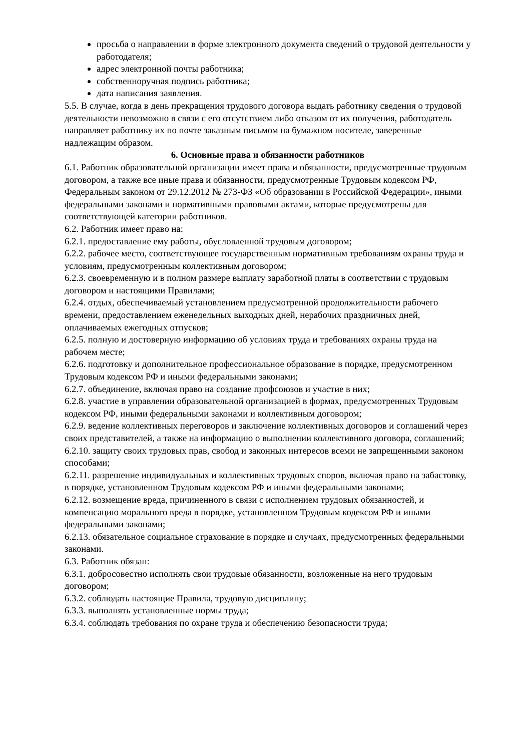просьба о направлении в форме электронного документа сведений о трудовой деятельности у работодателя;
адрес электронной почты работника;
собственноручная подпись работника;
дата написания заявления.
5.5. В случае, когда в день прекращения трудового договора выдать работнику сведения о трудовой деятельности невозможно в связи с его отсутствием либо отказом от их получения, работодатель направляет работнику их по почте заказным письмом на бумажном носителе, заверенные надлежащим образом.
6. Основные права и обязанности работников
6.1. Работник образовательной организации имеет права и обязанности, предусмотренные трудовым договором, а также все иные права и обязанности, предусмотренные Трудовым кодексом РФ, Федеральным законом от 29.12.2012 № 273-ФЗ «Об образовании в Российской Федерации», иными федеральными законами и нормативными правовыми актами, которые предусмотрены для соответствующей категории работников.
6.2. Работник имеет право на:
6.2.1. предоставление ему работы, обусловленной трудовым договором;
6.2.2. рабочее место, соответствующее государственным нормативным требованиям охраны труда и условиям, предусмотренным коллективным договором;
6.2.3. своевременную и в полном размере выплату заработной платы в соответствии с трудовым договором и настоящими Правилами;
6.2.4. отдых, обеспечиваемый установлением предусмотренной продолжительности рабочего времени, предоставлением еженедельных выходных дней, нерабочих праздничных дней, оплачиваемых ежегодных отпусков;
6.2.5. полную и достоверную информацию об условиях труда и требованиях охраны труда на рабочем месте;
6.2.6. подготовку и дополнительное профессиональное образование в порядке, предусмотренном Трудовым кодексом РФ и иными федеральными законами;
6.2.7. объединение, включая право на создание профсоюзов и участие в них;
6.2.8. участие в управлении образовательной организацией в формах, предусмотренных Трудовым кодексом РФ, иными федеральными законами и коллективным договором;
6.2.9. ведение коллективных переговоров и заключение коллективных договоров и соглашений через своих представителей, а также на информацию о выполнении коллективного договора, соглашений;
6.2.10. защиту своих трудовых прав, свобод и законных интересов всеми не запрещенными законом способами;
6.2.11. разрешение индивидуальных и коллективных трудовых споров, включая право на забастовку, в порядке, установленном Трудовым кодексом РФ и иными федеральными законами;
6.2.12. возмещение вреда, причиненного в связи с исполнением трудовых обязанностей, и компенсацию морального вреда в порядке, установленном Трудовым кодексом РФ и иными федеральными законами;
6.2.13. обязательное социальное страхование в порядке и случаях, предусмотренных федеральными законами.
6.3. Работник обязан:
6.3.1. добросовестно исполнять свои трудовые обязанности, возложенные на него трудовым договором;
6.3.2. соблюдать настоящие Правила, трудовую дисциплину;
6.3.3. выполнять установленные нормы труда;
6.3.4. соблюдать требования по охране труда и обеспечению безопасности труда;